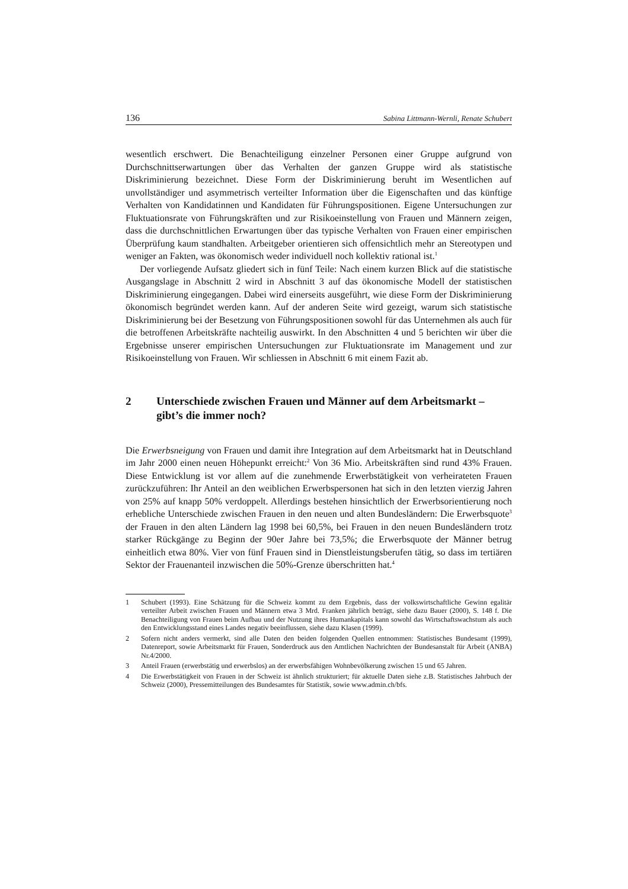136 Sabina Littmann-Wernli, Renate Schubert
wesentlich erschwert. Die Benachteiligung einzelner Personen einer Gruppe aufgrund von Durchschnittserwartungen über das Verhalten der ganzen Gruppe wird als statistische Diskriminierung bezeichnet. Diese Form der Diskriminierung beruht im Wesentlichen auf unvollständiger und asymmetrisch verteilter Information über die Eigenschaften und das künftige Verhalten von Kandidatinnen und Kandidaten für Führungspositionen. Eigene Untersuchungen zur Fluktuationsrate von Führungskräften und zur Risikoeinstellung von Frauen und Männern zeigen, dass die durchschnittlichen Erwartungen über das typische Verhalten von Frauen einer empirischen Überprüfung kaum standhalten. Arbeitgeber orientieren sich offensichtlich mehr an Stereotypen und weniger an Fakten, was ökonomisch weder individuell noch kollektiv rational ist.<sup>1</sup>
Der vorliegende Aufsatz gliedert sich in fünf Teile: Nach einem kurzen Blick auf die statistische Ausgangslage in Abschnitt 2 wird in Abschnitt 3 auf das ökonomische Modell der statistischen Diskriminierung eingegangen. Dabei wird einerseits ausgeführt, wie diese Form der Diskriminierung ökonomisch begründet werden kann. Auf der anderen Seite wird gezeigt, warum sich statistische Diskriminierung bei der Besetzung von Führungspositionen sowohl für das Unternehmen als auch für die betroffenen Arbeitskräfte nachteilig auswirkt. In den Abschnitten 4 und 5 berichten wir über die Ergebnisse unserer empirischen Untersuchungen zur Fluktuationsrate im Management und zur Risikoeinstellung von Frauen. Wir schliessen in Abschnitt 6 mit einem Fazit ab.
2 Unterschiede zwischen Frauen und Männer auf dem Arbeitsmarkt – gibt’s die immer noch?
Die Erwerbsneigung von Frauen und damit ihre Integration auf dem Arbeitsmarkt hat in Deutschland im Jahr 2000 einen neuen Höhepunkt erreicht:<sup>2</sup> Von 36 Mio. Arbeitskräften sind rund 43% Frauen. Diese Entwicklung ist vor allem auf die zunehmende Erwerbstätigkeit von verheirateten Frauen zurückzuführen: Ihr Anteil an den weiblichen Erwerbspersonen hat sich in den letzten vierzig Jahren von 25% auf knapp 50% verdoppelt. Allerdings bestehen hinsichtlich der Erwerbsorientierung noch erhebliche Unterschiede zwischen Frauen in den neuen und alten Bundesländern: Die Erwerbsquote<sup>3</sup> der Frauen in den alten Ländern lag 1998 bei 60,5%, bei Frauen in den neuen Bundesländern trotz starker Rückgänge zu Beginn der 90er Jahre bei 73,5%; die Erwerbsquote der Männer betrug einheitlich etwa 80%. Vier von fünf Frauen sind in Dienstleistungsberufen tätig, so dass im tertiären Sektor der Frauenanteil inzwischen die 50%-Grenze überschritten hat.<sup>4</sup>
1 Schubert (1993). Eine Schätzung für die Schweiz kommt zu dem Ergebnis, dass der volkswirtschaftliche Gewinn egalitär verteilter Arbeit zwischen Frauen und Männern etwa 3 Mrd. Franken jährlich beträgt, siehe dazu Bauer (2000), S. 148 f. Die Benachteiligung von Frauen beim Aufbau und der Nutzung ihres Humankapitals kann sowohl das Wirtschaftswachstum als auch den Entwicklungsstand eines Landes negativ beeinflussen, siehe dazu Klasen (1999).
2 Sofern nicht anders vermerkt, sind alle Daten den beiden folgenden Quellen entnommen: Statistisches Bundesamt (1999), Datenreport, sowie Arbeitsmarkt für Frauen, Sonderdruck aus den Amtlichen Nachrichten der Bundesanstalt für Arbeit (ANBA) Nr.4/2000.
3 Anteil Frauen (erwerbstätig und erwerbslos) an der erwerbsfähigen Wohnbevölkerung zwischen 15 und 65 Jahren.
4 Die Erwerbstätigkeit von Frauen in der Schweiz ist ähnlich strukturiert; für aktuelle Daten siehe z.B. Statistisches Jahrbuch der Schweiz (2000), Pressemitteilungen des Bundesamtes für Statistik, sowie www.admin.ch/bfs.